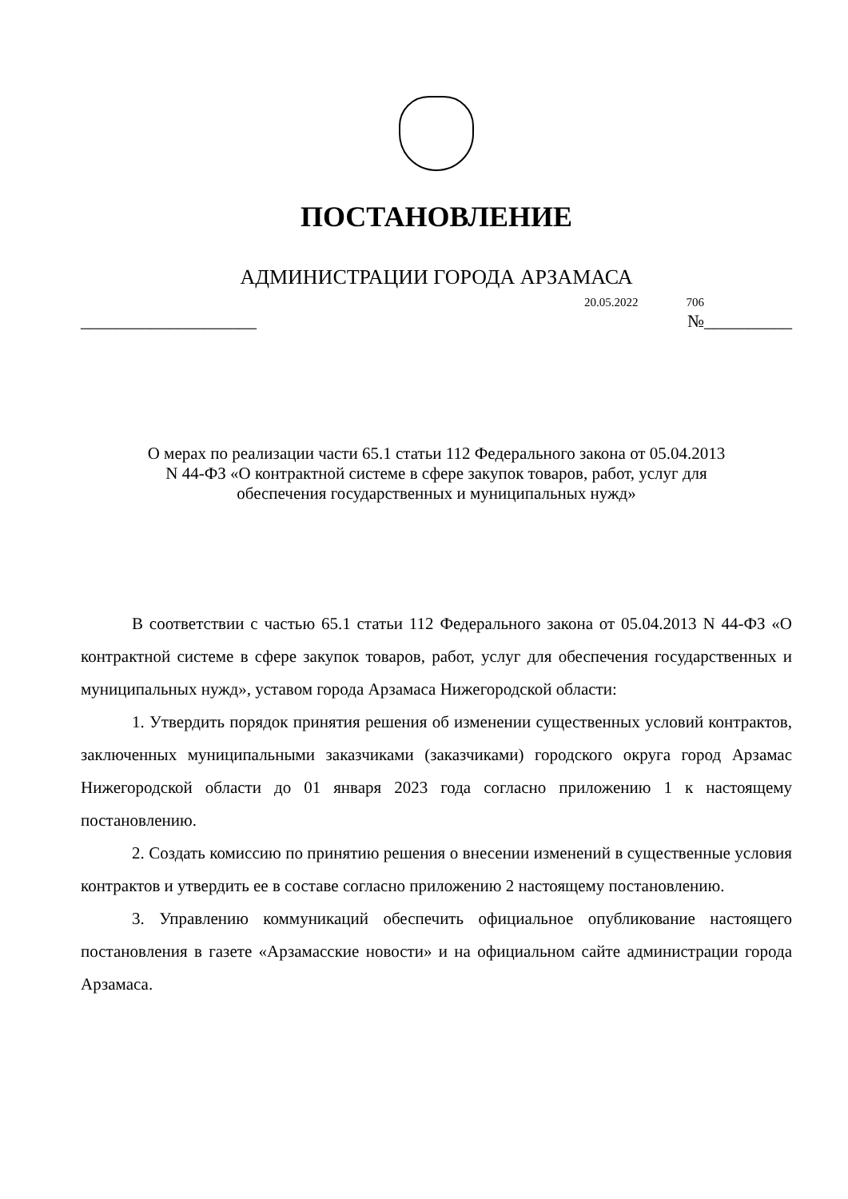ПОСТАНОВЛЕНИЕ
АДМИНИСТРАЦИИ ГОРОДА АРЗАМАСА
20.05.2022 706
____________________ №__________
О мерах по реализации части 65.1 статьи 112 Федерального закона от 05.04.2013
N 44-ФЗ «О контрактной системе в сфере закупок товаров, работ, услуг для
обеспечения государственных и муниципальных нужд»
В соответствии с частью 65.1 статьи 112 Федерального закона от 05.04.2013 N 44-ФЗ «О контрактной системе в сфере закупок товаров, работ, услуг для обеспечения государственных и муниципальных нужд», уставом города Арзамаса Нижегородской области:
1. Утвердить порядок принятия решения об изменении существенных условий контрактов, заключенных муниципальными заказчиками (заказчиками) городского округа город Арзамас Нижегородской области до 01 января 2023 года согласно приложению 1 к настоящему постановлению.
2. Создать комиссию по принятию решения о внесении изменений в существенные условия контрактов и утвердить ее в составе согласно приложению 2 настоящему постановлению.
3. Управлению коммуникаций обеспечить официальное опубликование настоящего постановления в газете «Арзамасские новости» и на официальном сайте администрации города Арзамаса.